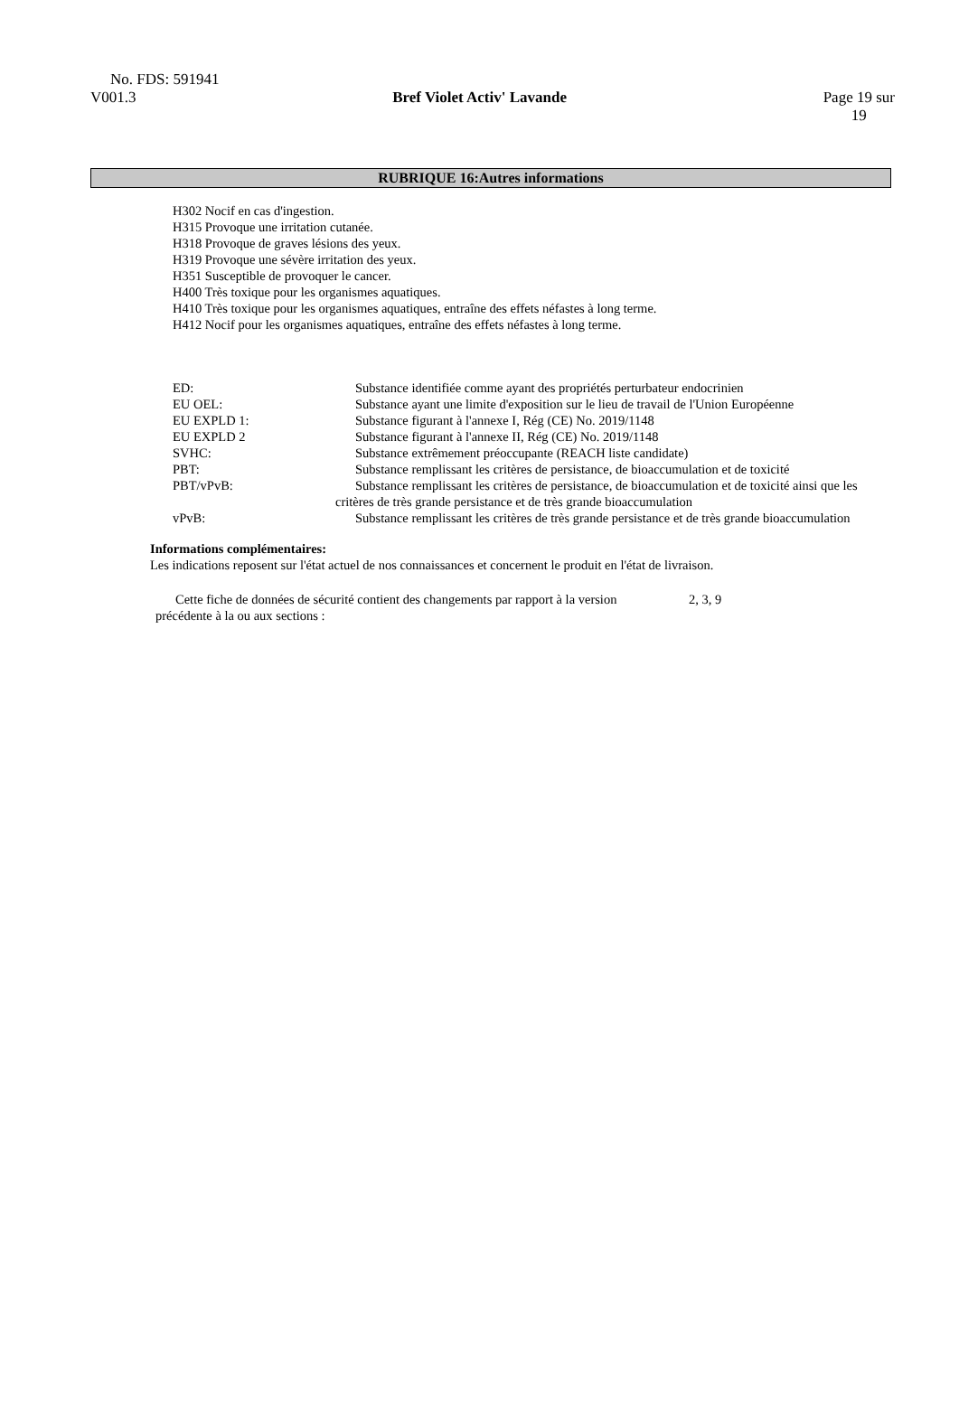No. FDS: 591941
V001.3 Bref Violet Activ' Lavande Page 19 sur
19
RUBRIQUE 16:Autres informations
H302 Nocif en cas d'ingestion.
H315 Provoque une irritation cutanée.
H318 Provoque de graves lésions des yeux.
H319 Provoque une sévère irritation des yeux.
H351 Susceptible de provoquer le cancer.
H400 Très toxique pour les organismes aquatiques.
H410 Très toxique pour les organismes aquatiques, entraîne des effets néfastes à long terme.
H412 Nocif pour les organismes aquatiques, entraîne des effets néfastes à long terme.
| ED: | Substance identifiée comme ayant des propriétés perturbateur endocrinien |
| EU OEL: | Substance ayant une limite d'exposition sur le lieu de travail de l'Union Européenne |
| EU EXPLD 1: | Substance figurant à l'annexe I, Rég (CE) No. 2019/1148 |
| EU EXPLD 2 | Substance figurant à l'annexe II, Rég (CE) No. 2019/1148 |
| SVHC: | Substance extrêmement préoccupante (REACH liste candidate) |
| PBT: | Substance remplissant les critères de persistance, de bioaccumulation et de toxicité |
| PBT/vPvB: | Substance remplissant les critères de persistance, de bioaccumulation et de toxicité ainsi que les critères de très grande persistance et de très grande bioaccumulation |
| vPvB: | Substance remplissant les critères de très grande persistance et de très grande bioaccumulation |
Informations complémentaires:
Les indications reposent sur l'état actuel de nos connaissances et concernent le produit en l'état de livraison.
Cette fiche de données de sécurité contient des changements par rapport à la version précédente à la ou aux sections :
2, 3, 9